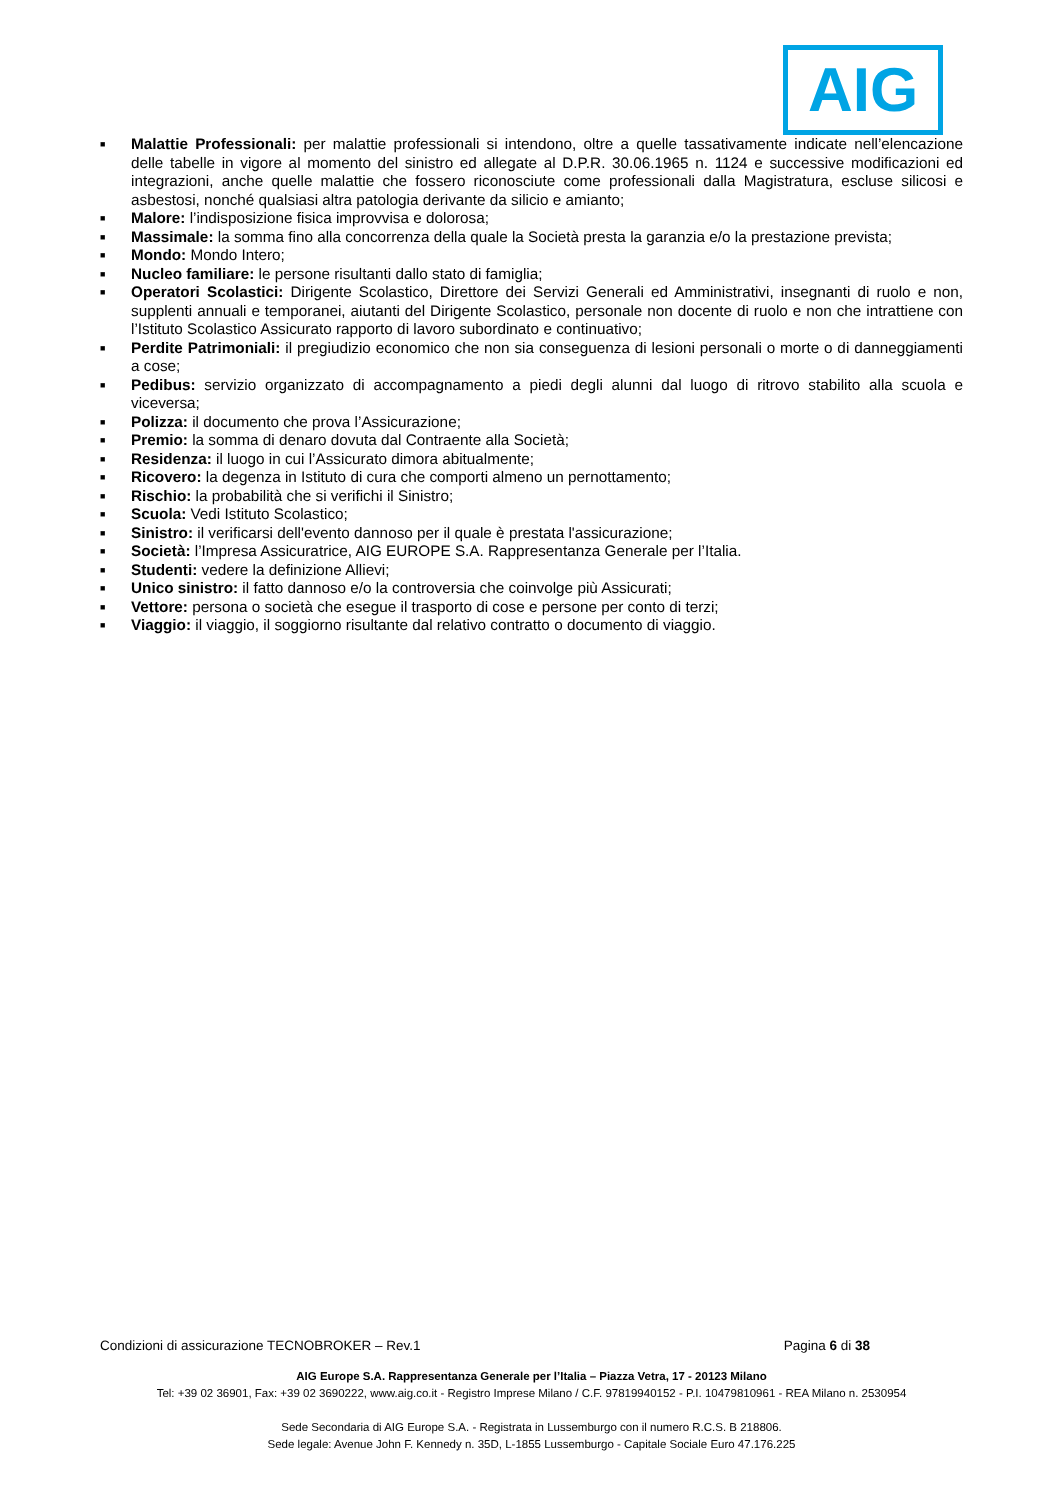AIG
■
Malattie Professionali: per malattie professionali si intendono, oltre a quelle tassativamente indicate nell’elencazione delle tabelle in vigore al momento del sinistro ed allegate al D.P.R. 30.06.1965 n. 1124 e successive modificazioni ed integrazioni, anche quelle malattie che fossero riconosciute come professionali dalla Magistratura, escluse silicosi e asbestosi, nonché qualsiasi altra patologia derivante da silicio e amianto;
■
Malore: l’indisposizione fisica improvvisa e dolorosa;
■
Massimale: la somma fino alla concorrenza della quale la Società presta la garanzia e/o la prestazione prevista;
■
Mondo: Mondo Intero;
■
Nucleo familiare: le persone risultanti dallo stato di famiglia;
■
Operatori Scolastici: Dirigente Scolastico, Direttore dei Servizi Generali ed Amministrativi, insegnanti di ruolo e non, supplenti annuali e temporanei, aiutanti del Dirigente Scolastico, personale non docente di ruolo e non che intrattiene con l’Istituto Scolastico Assicurato rapporto di lavoro subordinato e continuativo;
■
Perdite Patrimoniali: il pregiudizio economico che non sia conseguenza di lesioni personali o morte o di danneggiamenti a cose;
■
Pedibus: servizio organizzato di accompagnamento a piedi degli alunni dal luogo di ritrovo stabilito alla scuola e viceversa;
■
Polizza: il documento che prova l’Assicurazione;
■
Premio: la somma di denaro dovuta dal Contraente alla Società;
■
Residenza: il luogo in cui l’Assicurato dimora abitualmente;
■
Ricovero: la degenza in Istituto di cura che comporti almeno un pernottamento;
■
Rischio: la probabilità che si verifichi il Sinistro;
■
Scuola: Vedi Istituto Scolastico;
■
Sinistro: il verificarsi dell'evento dannoso per il quale è prestata l'assicurazione;
■
Società: l’Impresa Assicuratrice, AIG EUROPE S.A. Rappresentanza Generale per l’Italia.
■
Studenti: vedere la definizione Allievi;
■
Unico sinistro: il fatto dannoso e/o la controversia che coinvolge più Assicurati;
■
Vettore: persona o società che esegue il trasporto di cose e persone per conto di terzi;
■
Viaggio: il viaggio, il soggiorno risultante dal relativo contratto o documento di viaggio.
Condizioni di assicurazione TECNOBROKER – Rev.1 Pagina 6 di 38
AIG Europe S.A. Rappresentanza Generale per l’Italia – Piazza Vetra, 17 - 20123 Milano
Tel: +39 02 36901, Fax: +39 02 3690222, www.aig.co.it - Registro Imprese Milano / C.F. 97819940152 - P.I. 10479810961 - REA Milano n. 2530954
Sede Secondaria di AIG Europe S.A. - Registrata in Lussemburgo con il numero R.C.S. B 218806.
Sede legale: Avenue John F. Kennedy n. 35D, L-1855 Lussemburgo - Capitale Sociale Euro 47.176.225